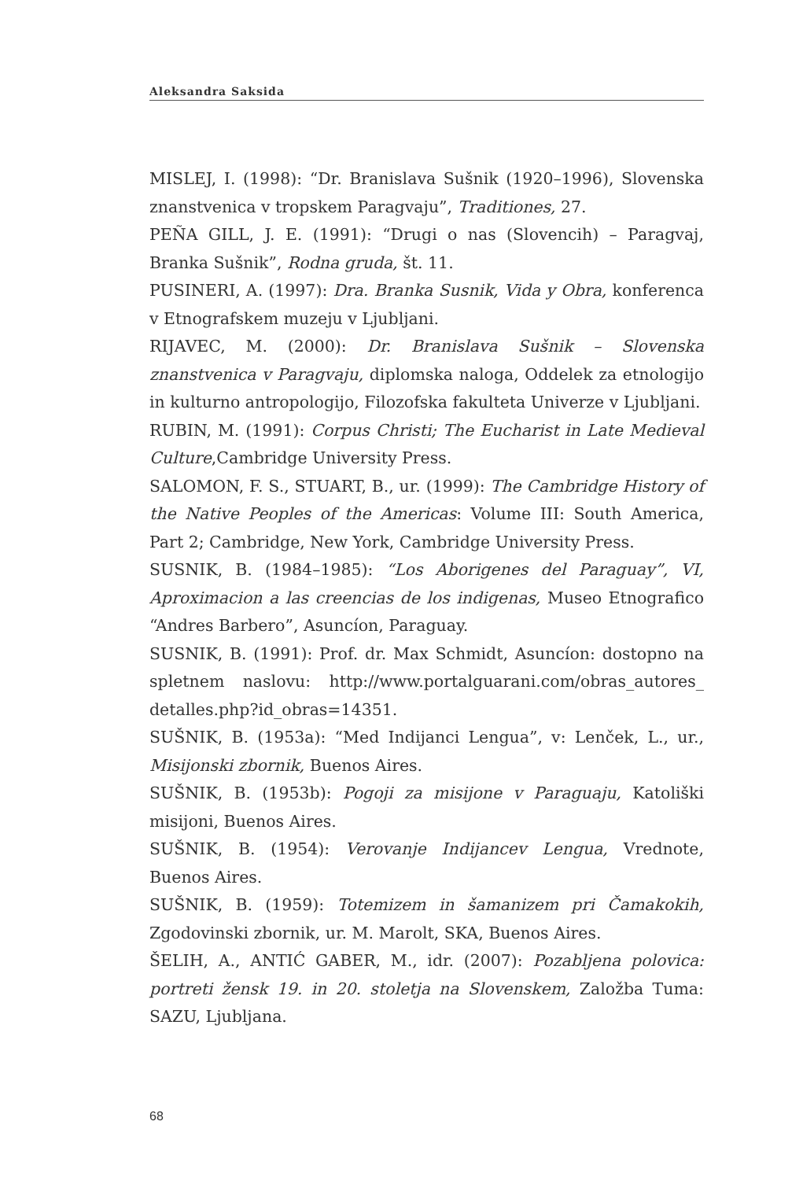Aleksandra Saksida
MISLEJ, I. (1998): “Dr. Branislava Sušnik (1920–1996), Slovenska znanstvenica v tropskem Paragvaju”, Traditiones, 27.
PEÑA GILL, J. E. (1991): “Drugi o nas (Slovencih) – Paragvaj, Branka Sušnik”, Rodna gruda, št. 11.
PUSINERI, A. (1997): Dra. Branka Susnik, Vida y Obra, konferenca v Etnografskem muzeju v Ljubljani.
RIJAVEC, M. (2000): Dr. Branislava Sušnik – Slovenska znanstvenica v Paragvaju, diplomska naloga, Oddelek za etnologijo in kulturno antropologijo, Filozofska fakulteta Univerze v Ljubljani.
RUBIN, M. (1991): Corpus Christi; The Eucharist in Late Medieval Culture,Cambridge University Press.
SALOMON, F. S., STUART, B., ur. (1999): The Cambridge History of the Native Peoples of the Americas: Volume III: South America, Part 2; Cambridge, New York, Cambridge University Press.
SUSNIK, B. (1984–1985): “Los Aborigenes del Paraguay”, VI, Aproximacion a las creencias de los indigenas, Museo Etnografico “Andres Barbero”, Asuncíon, Paraguay.
SUSNIK, B. (1991): Prof. dr. Max Schmidt, Asuncíon: dostopno na spletnem naslovu: http://www.portalguarani.com/obras_autores_ detalles.php?id_obras=14351.
SUŠNIK, B. (1953a): “Med Indijanci Lengua”, v: Lenček, L., ur., Misijonski zbornik, Buenos Aires.
SUŠNIK, B. (1953b): Pogoji za misijone v Paraguaju, Katoliški misijoni, Buenos Aires.
SUŠNIK, B. (1954): Verovanje Indijancev Lengua, Vrednote, Buenos Aires.
SUŠNIK, B. (1959): Totemizem in šamanizem pri Čamakokih, Zgodovinski zbornik, ur. M. Marolt, SKA, Buenos Aires.
ŠELIH, A., ANTIĆ GABER, M., idr. (2007): Pozabljena polovica: portreti žensk 19. in 20. stoletja na Slovenskem, Založba Tuma: SAZU, Ljubljana.
68